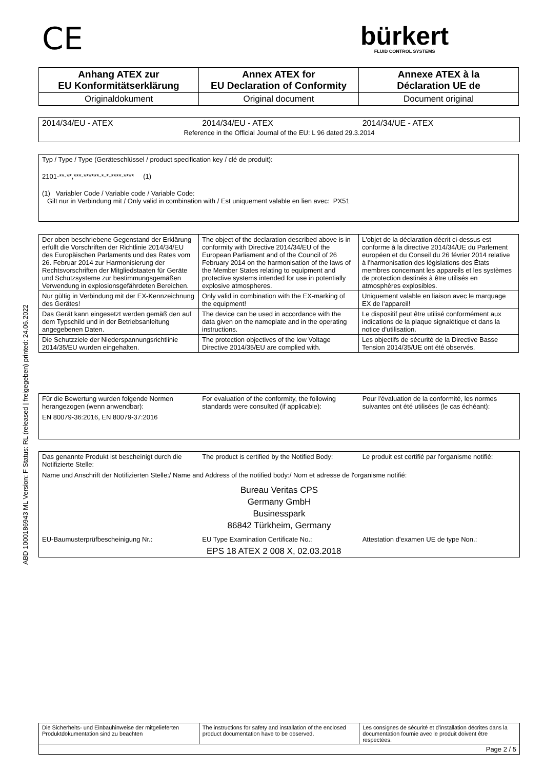CE
bürkert
FLUID CONTROL SYSTEMS
ABD 1000186943 ML Version: F Status: RL (released | freigegeben) printed: 24.06.2022
| Anhang ATEX zur EU Konformitätserklärung | Annex ATEX for EU Declaration of Conformity | Annexe ATEX à la Déclaration UE de |
| Originaldokument | Original document | Document original |
| 2014/34/EU - ATEX | 2014/34/EU - ATEX | 2014/34/UE - ATEX |
Reference in the Official Journal of the EU: L 96 dated 29.3.2014
Typ / Type / Type (Geräteschlüssel / product specification key / clé de produit):
2101-**-**,***-******-*-*-****-**** (1)
(1) Variabler Code / Variable code / Variable Code:
Gilt nur in Verbindung mit / Only valid in combination with / Est uniquement valable en lien avec: PX51
| Der oben beschriebene Gegenstand der Erklärung erfüllt die Vorschriften der Richtlinie 2014/34/EU des Europäischen Parlaments und des Rates vom 26. Februar 2014 zur Harmonisierung der Rechtsvorschriften der Mitgliedstaaten für Geräte und Schutzsysteme zur bestimmungsgemäßen Verwendung in explosionsgefährdeten Bereichen. | The object of the declaration described above is in conformity with Directive 2014/34/EU of the European Parliament and of the Council of 26 February 2014 on the harmonisation of the laws of the Member States relating to equipment and protective systems intended for use in potentially explosive atmospheres. | L'objet de la déclaration décrit ci-dessus est conforme à la directive 2014/34/UE du Parlement européen et du Conseil du 26 février 2014 relative à l'harmonisation des législations des États membres concernant les appareils et les systèmes de protection destinés à être utilisés en atmosphères explosibles. |
| Nur gültig in Verbindung mit der EX-Kennzeichnung des Gerätes! | Only valid in combination with the EX-marking of the equipment! | Uniquement valable en liaison avec le marquage EX de l'appareil! |
| Das Gerät kann eingesetzt werden gemäß den auf dem Typschild und in der Betriebsanleitung angegebenen Daten. | The device can be used in accordance with the data given on the nameplate and in the operating instructions. | Le dispositif peut être utilisé conformément aux indications de la plaque signalétique et dans la notice d'utilisation. |
| Die Schutzziele der Niederspannungsrichtlinie 2014/35/EU wurden eingehalten. | The protection objectives of the low Voltage Directive 2014/35/EU are complied with. | Les objectifs de sécurité de la Directive Basse Tension 2014/35/UE ont été observés. |
| Für die Bewertung wurden folgende Normen herangezogen (wenn anwendbar): | For evaluation of the conformity, the following standards were consulted (if applicable): | Pour l'évaluation de la conformité, les normes suivantes ont été utilisées (le cas échéant): |
EN 80079-36:2016, EN 80079-37:2016
| Das genannte Produkt ist bescheinigt durch die Notifizierte Stelle: | The product is certified by the Notified Body: | Le produit est certifié par l'organisme notifié: |
Name und Anschrift der Notifizierten Stelle:/ Name and Address of the notified body:/ Nom et adresse de l'organisme notifié:
Bureau Veritas CPS
Germany GmbH
Businesspark
86842 Türkheim, Germany
| EU-Baumusterprüfbescheinigung Nr.: | EU Type Examination Certificate No.: | Attestation d'examen UE de type Non.: |
EPS 18 ATEX 2 008 X, 02.03.2018
| Die Sicherheits- und Einbauhinweise der mitgelieferten Produktdokumentation sind zu beachten | The instructions for safety and installation of the enclosed product documentation have to be observed. | Les consignes de sécurité et d'installation décrites dans la documentation fournie avec le produit doivent être respectées. |
Page 2 / 5